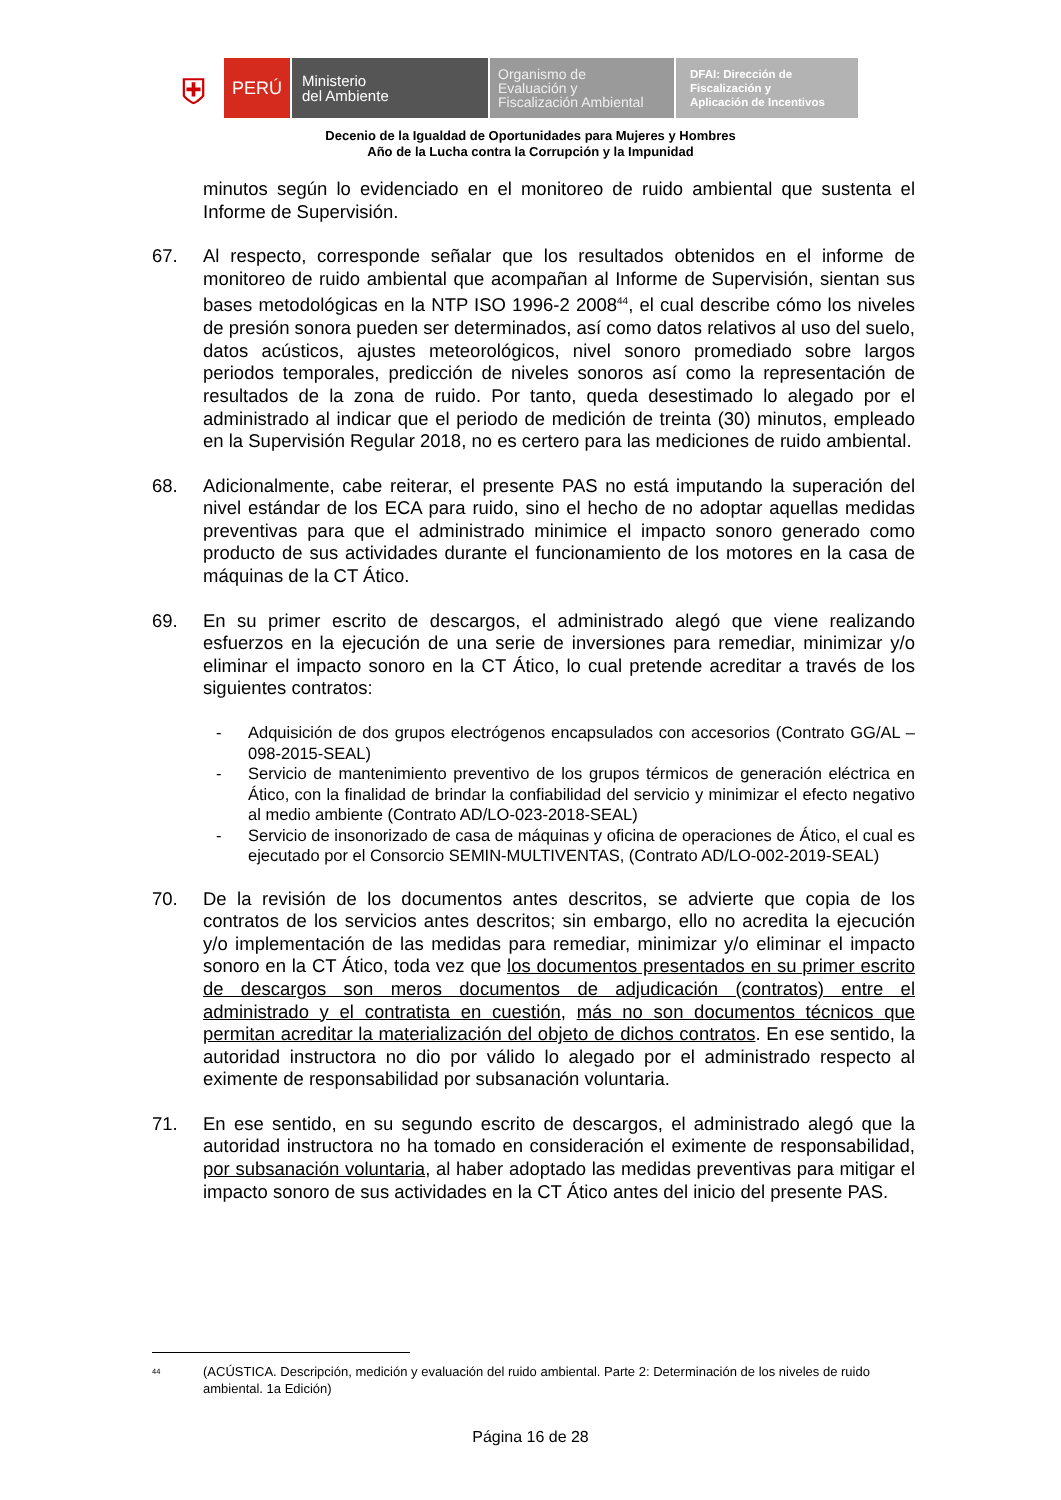⛨
PERÚ
Ministerio
del Ambiente
Organismo de
Evaluación y
Fiscalización Ambiental
DFAI: Dirección de
Fiscalización y
Aplicación de Incentivos
Decenio de la Igualdad de Oportunidades para Mujeres y Hombres
Año de la Lucha contra la Corrupción y la Impunidad
minutos según lo evidenciado en el monitoreo de ruido ambiental que sustenta el Informe de Supervisión.
67. Al respecto, corresponde señalar que los resultados obtenidos en el informe de monitoreo de ruido ambiental que acompañan al Informe de Supervisión, sientan sus bases metodológicas en la NTP ISO 1996-2 2008<sup>44</sup>, el cual describe cómo los niveles de presión sonora pueden ser determinados, así como datos relativos al uso del suelo, datos acústicos, ajustes meteorológicos, nivel sonoro promediado sobre largos periodos temporales, predicción de niveles sonoros así como la representación de resultados de la zona de ruido. Por tanto, queda desestimado lo alegado por el administrado al indicar que el periodo de medición de treinta (30) minutos, empleado en la Supervisión Regular 2018, no es certero para las mediciones de ruido ambiental.
68. Adicionalmente, cabe reiterar, el presente PAS no está imputando la superación del nivel estándar de los ECA para ruido, sino el hecho de no adoptar aquellas medidas preventivas para que el administrado minimice el impacto sonoro generado como producto de sus actividades durante el funcionamiento de los motores en la casa de máquinas de la CT Ático.
69. En su primer escrito de descargos, el administrado alegó que viene realizando esfuerzos en la ejecución de una serie de inversiones para remediar, minimizar y/o eliminar el impacto sonoro en la CT Ático, lo cual pretende acreditar a través de los siguientes contratos:
- Adquisición de dos grupos electrógenos encapsulados con accesorios (Contrato GG/AL – 098-2015-SEAL)
- Servicio de mantenimiento preventivo de los grupos térmicos de generación eléctrica en Ático, con la finalidad de brindar la confiabilidad del servicio y minimizar el efecto negativo al medio ambiente (Contrato AD/LO-023-2018-SEAL)
- Servicio de insonorizado de casa de máquinas y oficina de operaciones de Ático, el cual es ejecutado por el Consorcio SEMIN-MULTIVENTAS, (Contrato AD/LO-002-2019-SEAL)
70. De la revisión de los documentos antes descritos, se advierte que copia de los contratos de los servicios antes descritos; sin embargo, ello no acredita la ejecución y/o implementación de las medidas para remediar, minimizar y/o eliminar el impacto sonoro en la CT Ático, toda vez que los documentos presentados en su primer escrito de descargos son meros documentos de adjudicación (contratos) entre el administrado y el contratista en cuestión, más no son documentos técnicos que permitan acreditar la materialización del objeto de dichos contratos. En ese sentido, la autoridad instructora no dio por válido lo alegado por el administrado respecto al eximente de responsabilidad por subsanación voluntaria.
71. En ese sentido, en su segundo escrito de descargos, el administrado alegó que la autoridad instructora no ha tomado en consideración el eximente de responsabilidad, por subsanación voluntaria, al haber adoptado las medidas preventivas para mitigar el impacto sonoro de sus actividades en la CT Ático antes del inicio del presente PAS.
<sup>44</sup> (ACÚSTICA. Descripción, medición y evaluación del ruido ambiental. Parte 2: Determinación de los niveles de ruido ambiental. 1a Edición)
Página 16 de 28